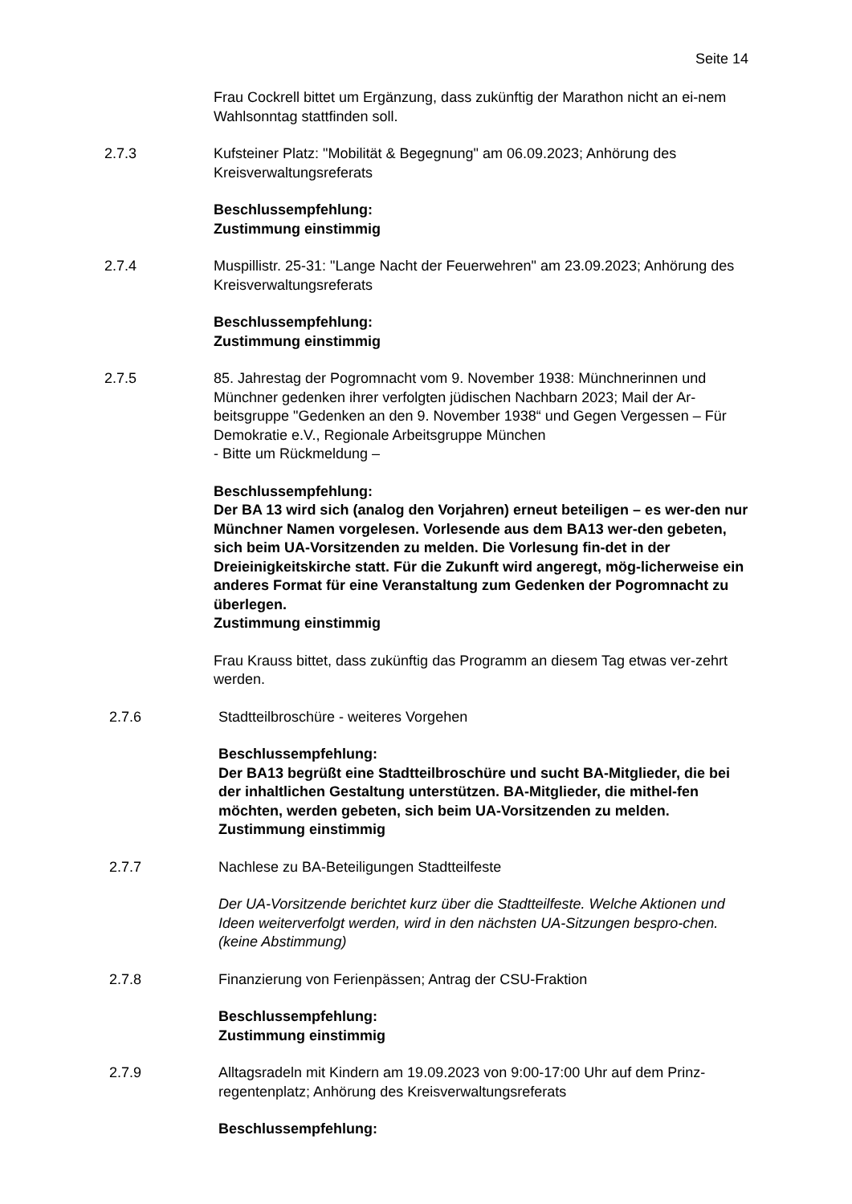Seite 14
Frau Cockrell bittet um Ergänzung, dass zukünftig der Marathon nicht an ei-nem Wahlsonntag stattfinden soll.
2.7.3 Kufsteiner Platz: "Mobilität & Begegnung" am 06.09.2023; Anhörung des Kreisverwaltungsreferats
Beschlussempfehlung:
Zustimmung einstimmig
2.7.4 Muspillistr. 25-31: "Lange Nacht der Feuerwehren" am 23.09.2023; Anhörung des Kreisverwaltungsreferats
Beschlussempfehlung:
Zustimmung einstimmig
2.7.5 85. Jahrestag der Pogromnacht vom 9. November 1938: Münchnerinnen und Münchner gedenken ihrer verfolgten jüdischen Nachbarn 2023; Mail der Ar-beitsgruppe "Gedenken an den 9. November 1938“ und Gegen Vergessen – Für Demokratie e.V., Regionale Arbeitsgruppe München
- Bitte um Rückmeldung –
Beschlussempfehlung:
Der BA 13 wird sich (analog den Vorjahren) erneut beteiligen – es wer-den nur Münchner Namen vorgelesen. Vorlesende aus dem BA13 wer-den gebeten, sich beim UA-Vorsitzenden zu melden. Die Vorlesung fin-det in der Dreieinigkeitskirche statt. Für die Zukunft wird angeregt, mög-licherweise ein anderes Format für eine Veranstaltung zum Gedenken der Pogromnacht zu überlegen.
Zustimmung einstimmig
Frau Krauss bittet, dass zukünftig das Programm an diesem Tag etwas ver-zehrt werden.
2.7.6 Stadtteilbroschüre - weiteres Vorgehen
Beschlussempfehlung:
Der BA13 begrüßt eine Stadtteilbroschüre und sucht BA-Mitglieder, die bei der inhaltlichen Gestaltung unterstützen. BA-Mitglieder, die mithel-fen möchten, werden gebeten, sich beim UA-Vorsitzenden zu melden.
Zustimmung einstimmig
2.7.7 Nachlese zu BA-Beteiligungen Stadtteilfeste
Der UA-Vorsitzende berichtet kurz über die Stadtteilfeste. Welche Aktionen und Ideen weiterverfolgt werden, wird in den nächsten UA-Sitzungen bespro-chen.
(keine Abstimmung)
2.7.8 Finanzierung von Ferienpässen; Antrag der CSU-Fraktion
Beschlussempfehlung:
Zustimmung einstimmig
2.7.9 Alltagsradeln mit Kindern am 19.09.2023 von 9:00-17:00 Uhr auf dem Prinz-regentenplatz; Anhörung des Kreisverwaltungsreferats
Beschlussempfehlung: